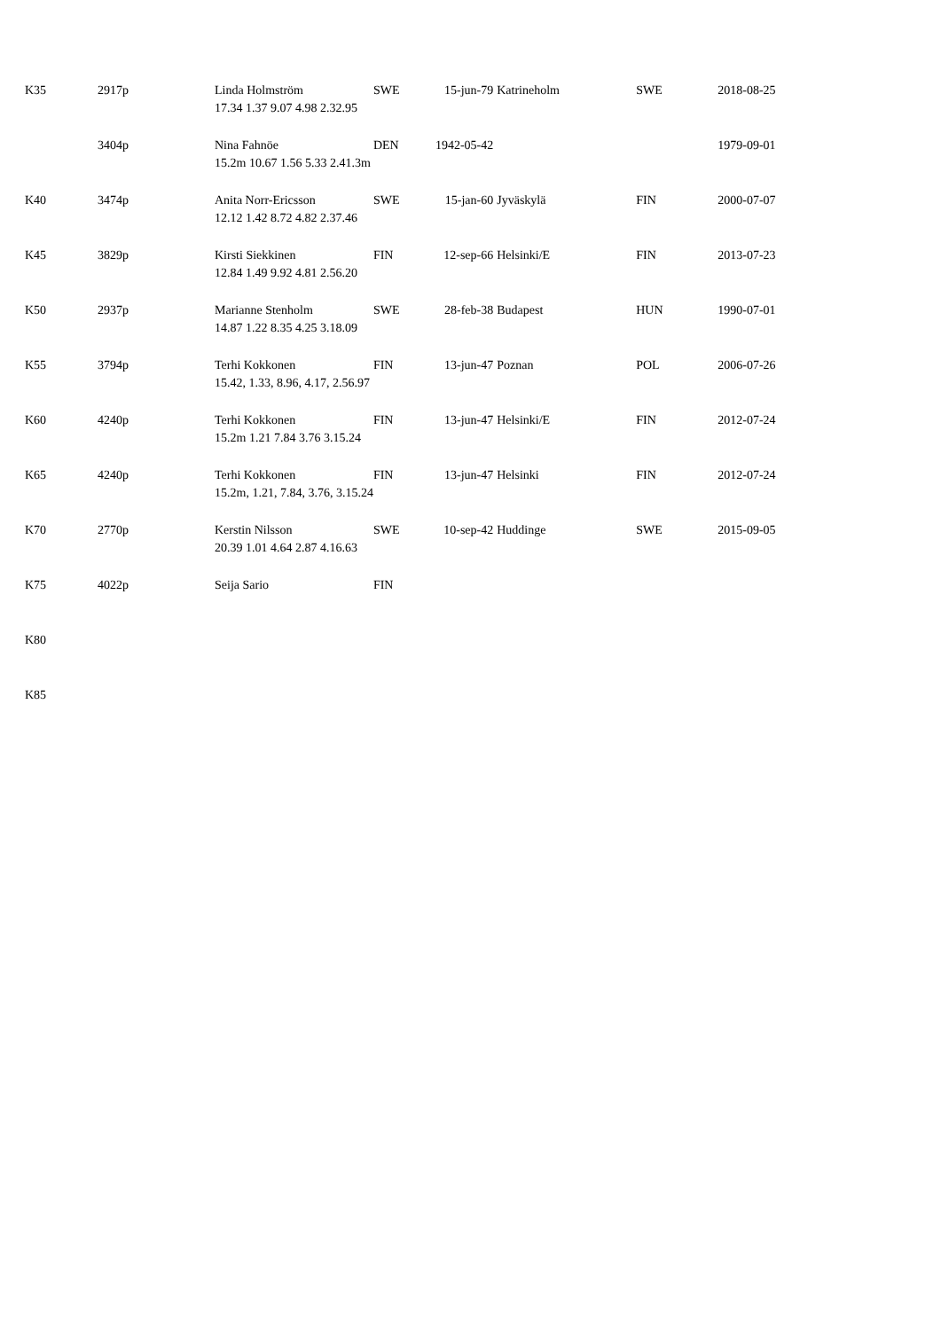| K35 | 2917p | Linda Holmström 17.34 1.37 9.07 4.98 2.32.95 | SWE | 15-jun-79 | Katrineholm | SWE | 2018-08-25 |
| | 3404p | Nina Fahnöe 15.2m 10.67 1.56 5.33 2.41.3m | DEN | 1942-05-42 | | | 1979-09-01 |
| K40 | 3474p | Anita Norr-Ericsson 12.12 1.42 8.72 4.82 2.37.46 | SWE | 15-jan-60 | Jyväskylä | FIN | 2000-07-07 |
| K45 | 3829p | Kirsti Siekkinen 12.84 1.49 9.92 4.81 2.56.20 | FIN | 12-sep-66 | Helsinki/E | FIN | 2013-07-23 |
| K50 | 2937p | Marianne Stenholm 14.87 1.22 8.35 4.25 3.18.09 | SWE | 28-feb-38 | Budapest | HUN | 1990-07-01 |
| K55 | 3794p | Terhi Kokkonen 15.42, 1.33, 8.96, 4.17, 2.56.97 | FIN | 13-jun-47 | Poznan | POL | 2006-07-26 |
| K60 | 4240p | Terhi Kokkonen 15.2m 1.21 7.84 3.76 3.15.24 | FIN | 13-jun-47 | Helsinki/E | FIN | 2012-07-24 |
| K65 | 4240p | Terhi Kokkonen 15.2m, 1.21, 7.84, 3.76, 3.15.24 | FIN | 13-jun-47 | Helsinki | FIN | 2012-07-24 |
| K70 | 2770p | Kerstin Nilsson 20.39 1.01 4.64 2.87 4.16.63 | SWE | 10-sep-42 | Huddinge | SWE | 2015-09-05 |
| K75 | 4022p | Seija Sario | FIN | | | | |
| K80 | | | | | | | |
| K85 | | | | | | | |